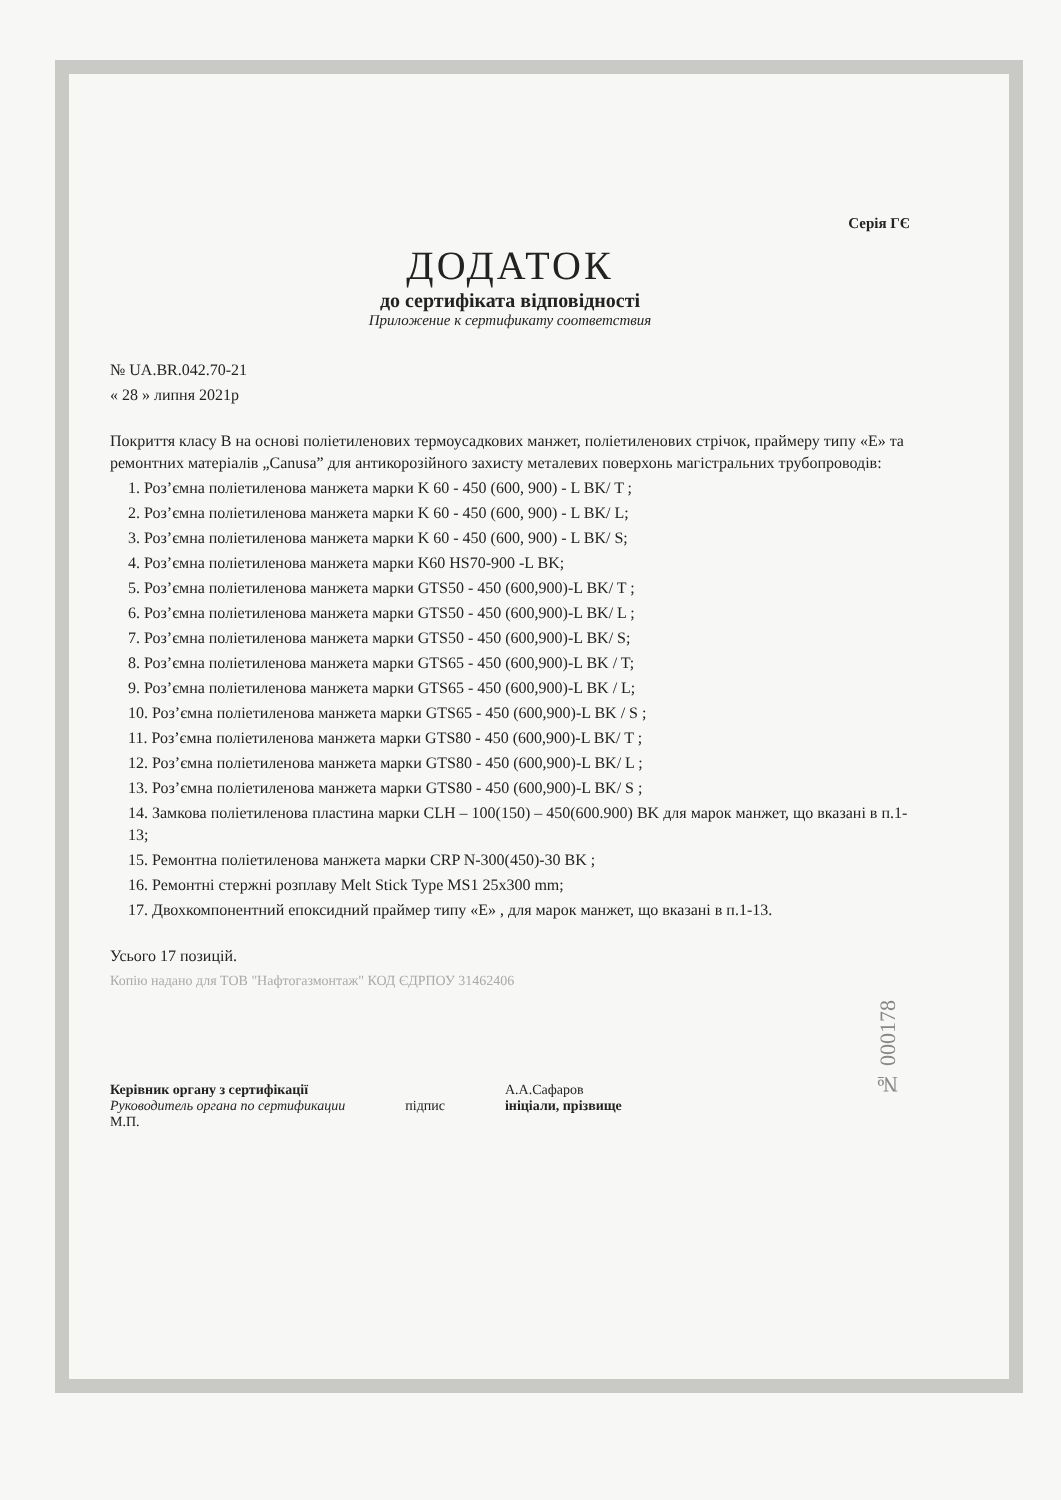Серія ГЄ
ДОДАТОК
до сертифіката відповідності
Приложение к сертификату соответствия
№ UA.BR.042.70-21
« 28 » липня 2021р
Покриття класу В на основі поліетиленових термоусадкових манжет, поліетиленових стрічок, праймеру типу «Е» та ремонтних матеріалів „Canusa” для антикорозійного захисту металевих поверхонь магістральних трубопроводів:
1. Роз’ємна поліетиленова манжета марки K 60 - 450 (600, 900) - L BK/ T ;
2. Роз’ємна поліетиленова манжета марки K 60 - 450 (600, 900) - L BK/ L;
3. Роз’ємна поліетиленова манжета марки K 60 - 450 (600, 900) - L BK/ S;
4. Роз’ємна поліетиленова манжета марки K60 HS70-900 -L BK;
5. Роз’ємна поліетиленова манжета марки GTS50 - 450 (600,900)-L BK/ T ;
6. Роз’ємна поліетиленова манжета марки GTS50 - 450 (600,900)-L BK/ L ;
7. Роз’ємна поліетиленова манжета марки GTS50 - 450 (600,900)-L BK/ S;
8. Роз’ємна поліетиленова манжета марки GTS65 - 450 (600,900)-L BK / T;
9. Роз’ємна поліетиленова манжета марки GTS65 - 450 (600,900)-L BK / L;
10. Роз’ємна поліетиленова манжета марки GTS65 - 450 (600,900)-L BK / S ;
11. Роз’ємна поліетиленова манжета марки GTS80 - 450 (600,900)-L BK/ T ;
12. Роз’ємна поліетиленова манжета марки GTS80 - 450 (600,900)-L BK/ L ;
13. Роз’ємна поліетиленова манжета марки GTS80 - 450 (600,900)-L BK/ S ;
14. Замкова поліетиленова пластина марки CLH – 100(150) – 450(600.900) BK для марок манжет, що вказані в п.1- 13;
15. Ремонтна поліетиленова манжета марки CRP N-300(450)-30 BK ;
16. Ремонтні стержні розплаву Melt Stick Type MS1 25x300 mm;
17. Двохкомпонентний епоксидний праймер типу «Е» , для марок манжет, що вказані в п.1-13.
Усього 17 позицій.
Копію надано для ТОВ "Нафтогазмонтаж" КОД ЄДРПОУ 31462406
Керівник органу з сертифікації
Руководитель органа по сертификации
М.П.
підпис А.А.Сафаров
ініціали, прізвище
№ 000178